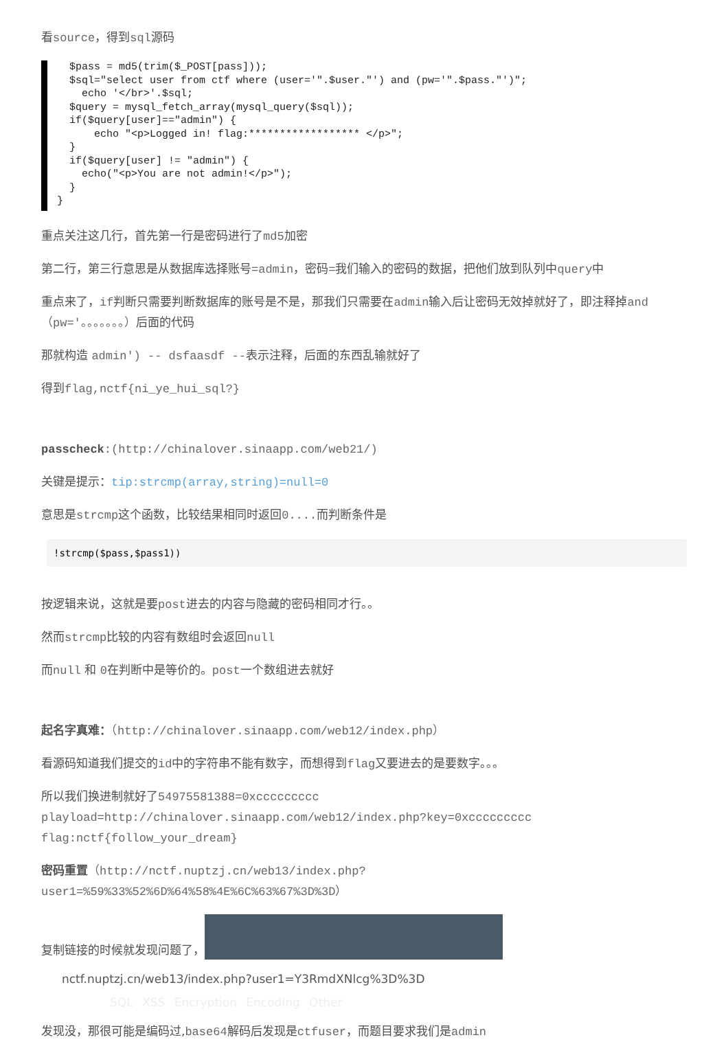看source，得到sql源码
$pass = md5(trim($_POST[pass])); $sql="select user from ctf where (user='".$user."') and (pw='".$pass."')"; echo '</br>'.$sql; $query = mysql_fetch_array(mysql_query($sql)); if($query[user]=="admin") { echo "<p>Logged in! flag:****************** </p>"; } if($query[user] != "admin") { echo("<p>You are not admin!</p>"); } }
重点关注这几行，首先第一行是密码进行了md5加密
第二行，第三行意思是从数据库选择账号=admin，密码=我们输入的密码的数据，把他们放到队列中query中
重点来了，if判断只需要判断数据库的账号是不是，那我们只需要在admin输入后让密码无效掉就好了，即注释掉and（pw='。。。。。。。）后面的代码
那就构造 admin') -- dsfaasdf --表示注释，后面的东西乱输就好了
得到flag,nctf{ni_ye_hui_sql?}
passcheck:(http://chinalover.sinaapp.com/web21/)
关键是提示：tip:strcmp(array,string)=null=0
意思是strcmp这个函数，比较结果相同时返回0.... 而判断条件是
!strcmp($pass,$pass1))
按逻辑来说，这就是要post进去的内容与隐藏的密码相同才行。。
然而strcmp比较的内容有数组时会返回null
而null 和 0在判断中是等价的。post一个数组进去就好
起名字真难：（http://chinalover.sinaapp.com/web12/index.php）
看源码知道我们提交的id中的字符串不能有数字，而想得到flag又要进去的是要数字。。。
所以我们换进制就好了54975581388=0xccccccccc
playload=http://chinalover.sinaapp.com/web12/index.php?key=0xccccccccc
flag:nctf{follow_your_dream}
密码重置（http://nctf.nuptzj.cn/web13/index.php?
user1=%59%33%52%6D%64%58%4E%6C%63%67%3D%3D）
复制链接的时候就发现问题了，
nctf.nuptzj.cn/web13/index.php?user1=Y3RmdXNlcg%3D%3D
SQL XSS Encryption Encoding Other
发现没，那很可能是编码过,base64解码后发现是ctfuser，而题目要求我们是admin